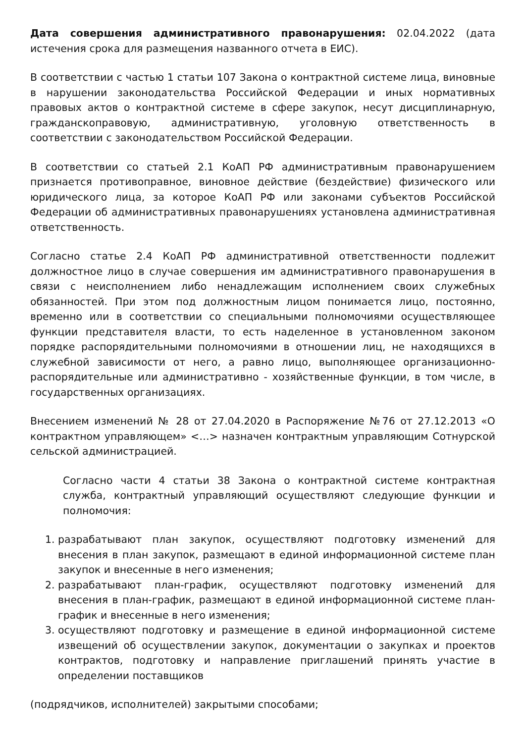Дата совершения административного правонарушения: 02.04.2022 (дата истечения срока для размещения названного отчета в ЕИС).
В соответствии с частью 1 статьи 107 Закона о контрактной системе лица, виновные в нарушении законодательства Российской Федерации и иных нормативных правовых актов о контрактной системе в сфере закупок, несут дисциплинарную, гражданскоправовую, административную, уголовную ответственность в соответствии с законодательством Российской Федерации.
В соответствии со статьей 2.1 КоАП РФ административным правонарушением признается противоправное, виновное действие (бездействие) физического или юридического лица, за которое КоАП РФ или законами субъектов Российской Федерации об административных правонарушениях установлена административная ответственность.
Согласно статье 2.4 КоАП РФ административной ответственности подлежит должностное лицо в случае совершения им административного правонарушения в связи с неисполнением либо ненадлежащим исполнением своих служебных обязанностей. При этом под должностным лицом понимается лицо, постоянно, временно или в соответствии со специальными полномочиями осуществляющее функции представителя власти, то есть наделенное в установленном законом порядке распорядительными полномочиями в отношении лиц, не находящихся в служебной зависимости от него, а равно лицо, выполняющее организационно-распорядительные или административно - хозяйственные функции, в том числе, в государственных организациях.
Внесением изменений № 28 от 27.04.2020 в Распоряжение №76 от 27.12.2013 «О контрактном управляющем» <…> назначен контрактным управляющим Сотнурской сельской администрацией.
Согласно части 4 статьи 38 Закона о контрактной системе контрактная служба, контрактный управляющий осуществляют следующие функции и полномочия:
1. разрабатывают план закупок, осуществляют подготовку изменений для внесения в план закупок, размещают в единой информационной системе план закупок и внесенные в него изменения;
2. разрабатывают план-график, осуществляют подготовку изменений для внесения в план-график, размещают в единой информационной системе план-график и внесенные в него изменения;
3. осуществляют подготовку и размещение в единой информационной системе извещений об осуществлении закупок, документации о закупках и проектов контрактов, подготовку и направление приглашений принять участие в определении поставщиков
(подрядчиков, исполнителей) закрытыми способами;